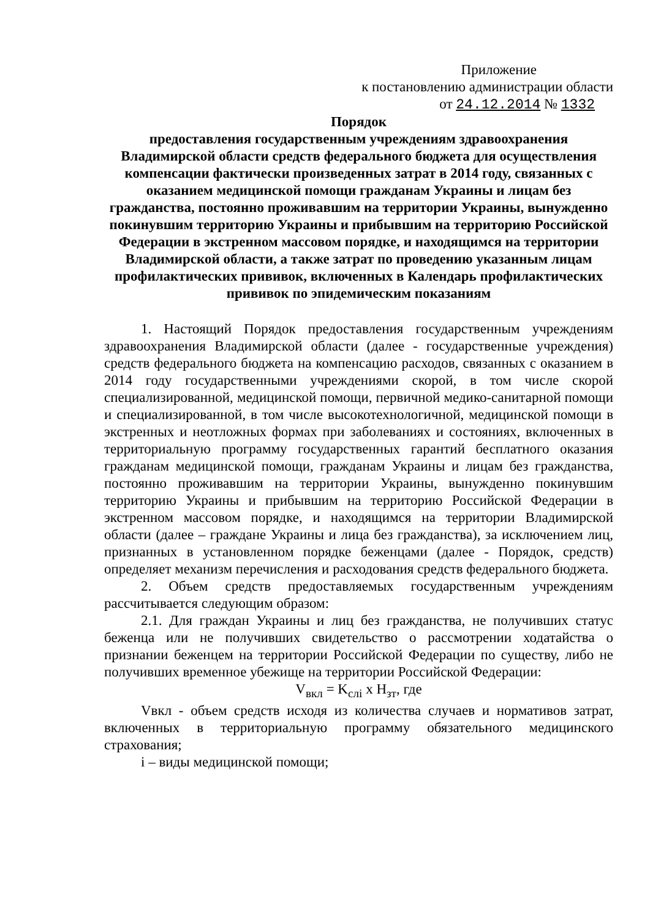Приложение
к постановлению администрации области
от 24.12.2014 № 1332
Порядок
предоставления государственным учреждениям здравоохранения Владимирской области средств федерального бюджета для осуществления компенсации фактически произведенных затрат в 2014 году, связанных с оказанием медицинской помощи гражданам Украины и лицам без гражданства, постоянно проживавшим на территории Украины, вынужденно покинувшим территорию Украины и прибывшим на территорию Российской Федерации в экстренном массовом порядке, и находящимся на территории Владимирской области, а также затрат по проведению указанным лицам профилактических прививок, включенных в Календарь профилактических прививок по эпидемическим показаниям
1. Настоящий Порядок предоставления государственным учреждениям здравоохранения Владимирской области (далее - государственные учреждения) средств федерального бюджета на компенсацию расходов, связанных с оказанием в 2014 году государственными учреждениями скорой, в том числе скорой специализированной, медицинской помощи, первичной медико-санитарной помощи и специализированной, в том числе высокотехнологичной, медицинской помощи в экстренных и неотложных формах при заболеваниях и состояниях, включенных в территориальную программу государственных гарантий бесплатного оказания гражданам медицинской помощи, гражданам Украины и лицам без гражданства, постоянно проживавшим на территории Украины, вынужденно покинувшим территорию Украины и прибывшим на территорию Российской Федерации в экстренном массовом порядке, и находящимся на территории Владимирской области (далее – граждане Украины и лица без гражданства), за исключением лиц, признанных в установленном порядке беженцами (далее - Порядок, средств) определяет механизм перечисления и расходования средств федерального бюджета.
2. Объем средств предоставляемых государственным учреждениям рассчитывается следующим образом:
2.1. Для граждан Украины и лиц без гражданства, не получивших статус беженца или не получивших свидетельство о рассмотрении ходатайства о признании беженцем на территории Российской Федерации по существу, либо не получивших временное убежище на территории Российской Федерации:
V<sub>вкл</sub> = K<sub>слi</sub> x H<sub>зт</sub>, где
Vвкл - объем средств исходя из количества случаев и нормативов затрат, включенных в территориальную программу обязательного медицинского страхования;
i – виды медицинской помощи;